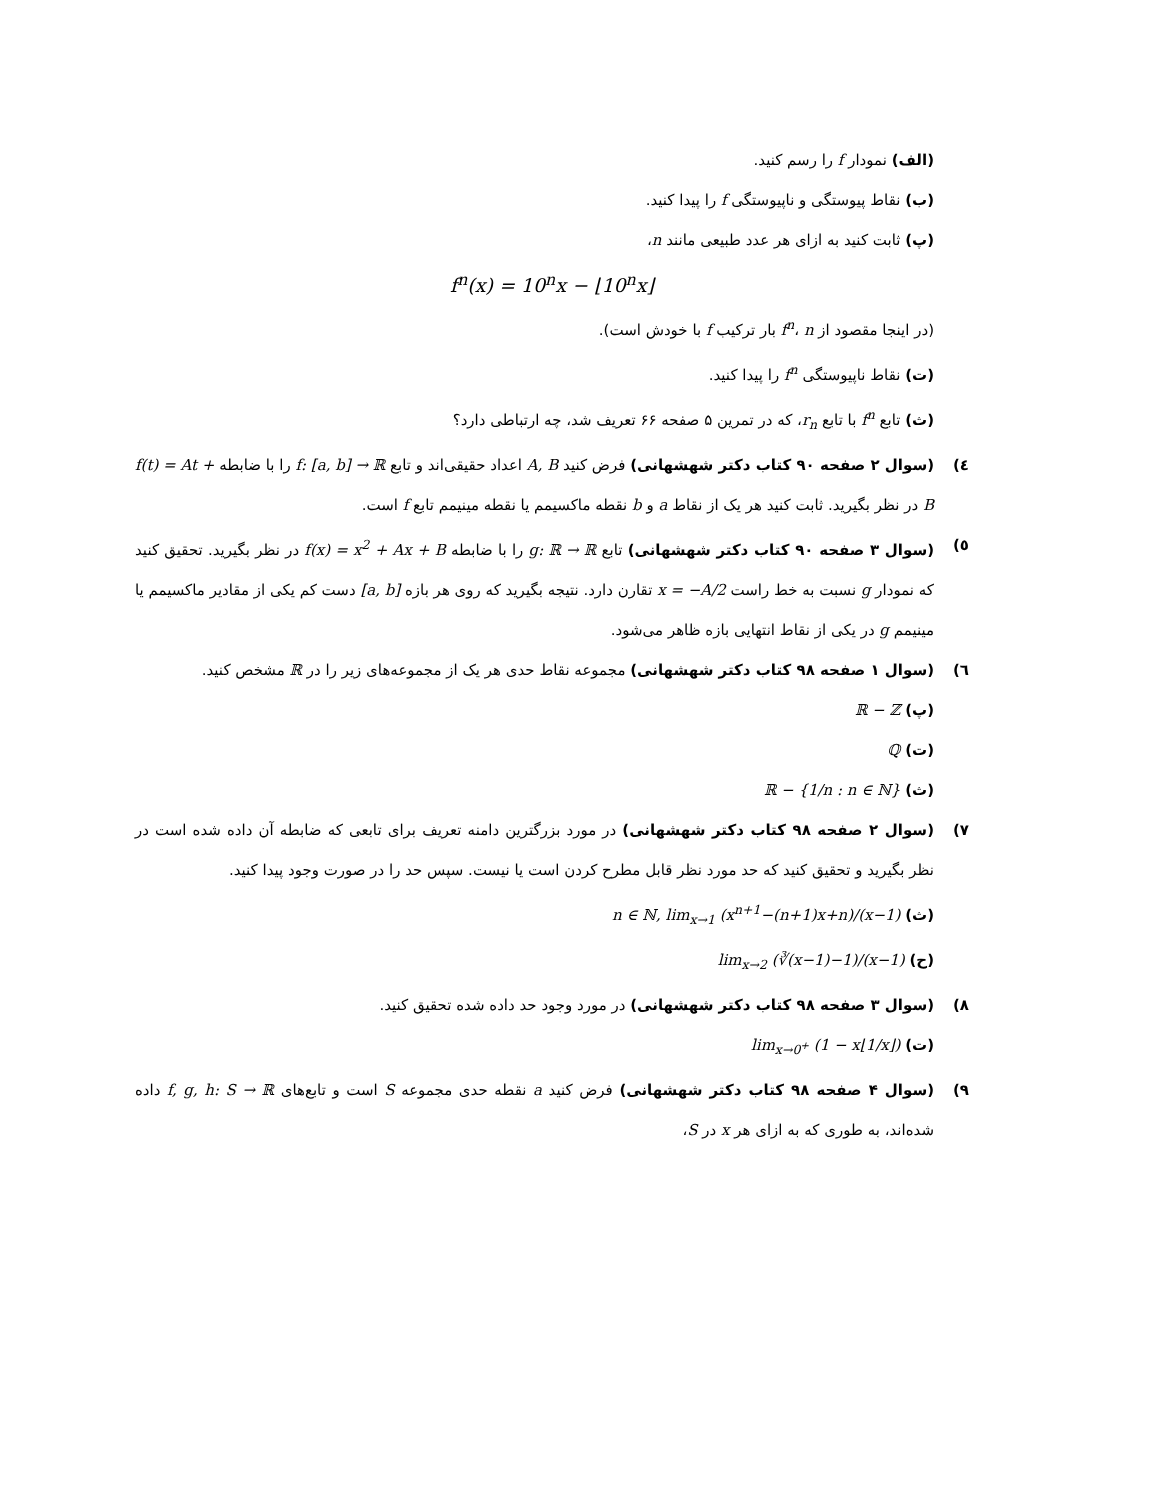(الف) نمودار f را رسم کنید.
(ب) نقاط پیوستگی و ناپیوستگی f را پیدا کنید.
(پ) ثابت کنید به ازای هر عدد طبیعی مانند n،
f<sup>n</sup>(x) = 10<sup>n</sup>x − ⌊10<sup>n</sup>x⌋
(در اینجا مقصود از f<sup>n</sup>، n بار ترکیب f با خودش است).
(ت) نقاط ناپیوستگی f<sup>n</sup> را پیدا کنید.
(ث) تابع f<sup>n</sup> با تابع r<sub>n</sub>، که در تمرین ۵ صفحه ۶۶ تعریف شد، چه ارتباطی دارد؟
٤) (سوال ۲ صفحه ۹۰ کتاب دکتر شهشهانی) فرض کنید A, B اعداد حقیقی‌اند و تابع f: [a, b] → ℝ را با ضابطه f(t) = At + B در نظر بگیرید. ثابت کنید هر یک از نقاط a و b نقطه ماکسیمم یا نقطه مینیمم تابع f است.
٥) (سوال ۳ صفحه ۹۰ کتاب دکتر شهشهانی) تابع g: ℝ → ℝ را با ضابطه f(x) = x<sup>2</sup> + Ax + B در نظر بگیرید. تحقیق کنید که نمودار g نسبت به خط راست x = −A/2 تقارن دارد. نتیجه بگیرید که روی هر بازه [a, b] دست کم یکی از مقادیر ماکسیمم یا مینیمم g در یکی از نقاط انتهایی بازه ظاهر می‌شود.
٦) (سوال ۱ صفحه ۹۸ کتاب دکتر شهشهانی) مجموعه نقاط حدی هر یک از مجموعه‌های زیر را در ℝ مشخص کنید.
(پ) ℝ − ℤ
(ت) ℚ
(ث) ℝ − {1/n : n ∈ ℕ}
٧) (سوال ۲ صفحه ۹۸ کتاب دکتر شهشهانی) در مورد بزرگترین دامنه تعریف برای تابعی که ضابطه آن داده شده است در نظر بگیرید و تحقیق کنید که حد مورد نظر قابل مطرح کردن است یا نیست. سپس حد را در صورت وجود پیدا کنید.
(ث) n ∈ ℕ, lim<sub>x→1</sub> (x<sup>n+1</sup>−(n+1)x+n)/(x−1)
(ح) lim<sub>x→2</sub> (∛(x−1)−1)/(x−1)
٨) (سوال ۳ صفحه ۹۸ کتاب دکتر شهشهانی) در مورد وجود حد داده شده تحقیق کنید.
(ت) lim<sub>x→0<sup>+</sup></sub> (1 − x⌊1/x⌋)
٩) (سوال ۴ صفحه ۹۸ کتاب دکتر شهشهانی) فرض کنید a نقطه حدی مجموعه S است و تابع‌های f, g, h: S → ℝ داده شده‌اند، به طوری که به ازای هر x در S،